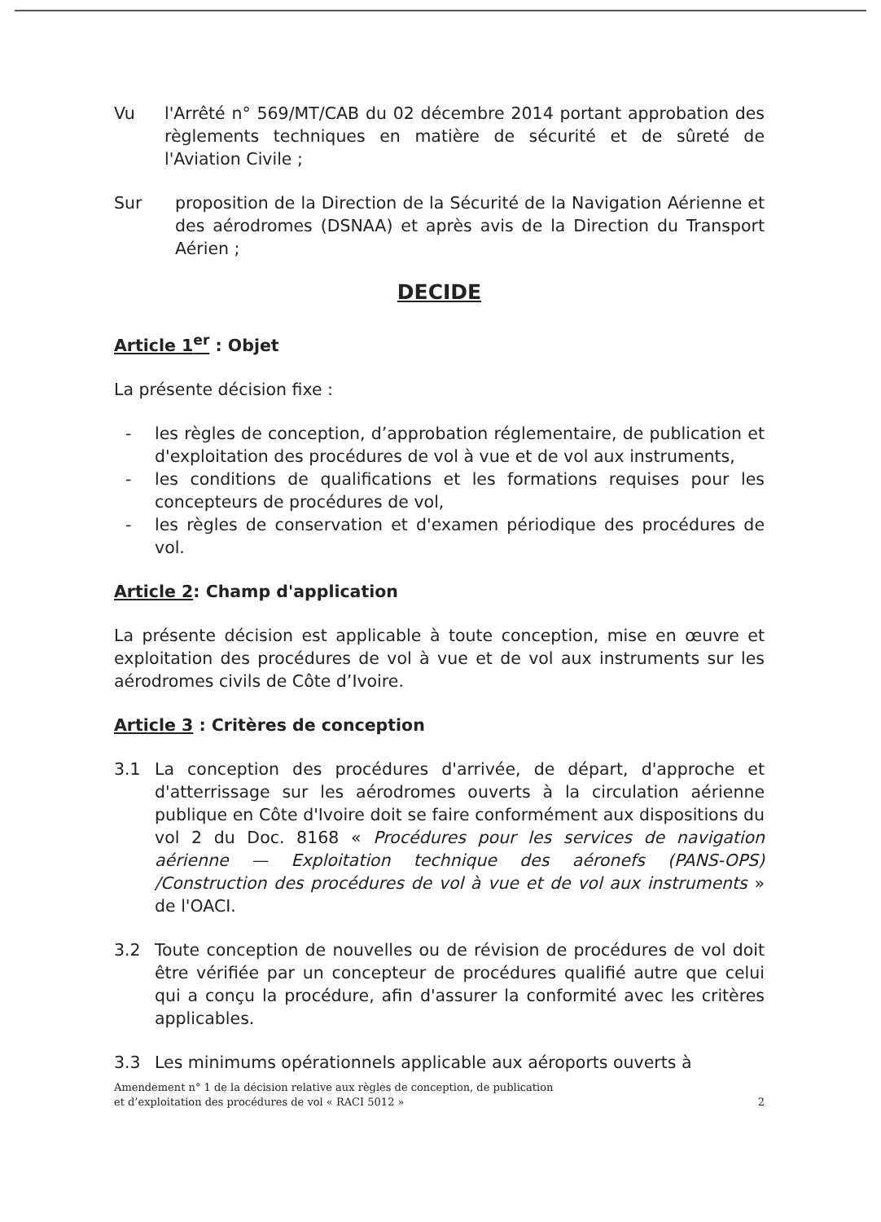Vu l'Arrêté n° 569/MT/CAB du 02 décembre 2014 portant approbation des règlements techniques en matière de sécurité et de sûreté de l'Aviation Civile ;
Sur proposition de la Direction de la Sécurité de la Navigation Aérienne et des aérodromes (DSNAA) et après avis de la Direction du Transport Aérien ;
DECIDE
Article 1<sup>er</sup> : Objet
La présente décision fixe :
- les règles de conception, d’approbation réglementaire, de publication et d'exploitation des procédures de vol à vue et de vol aux instruments,
- les conditions de qualifications et les formations requises pour les concepteurs de procédures de vol,
- les règles de conservation et d'examen périodique des procédures de vol.
Article 2: Champ d'application
La présente décision est applicable à toute conception, mise en œuvre et exploitation des procédures de vol à vue et de vol aux instruments sur les aérodromes civils de Côte d’Ivoire.
Article 3 : Critères de conception
3.1 La conception des procédures d'arrivée, de départ, d'approche et d'atterrissage sur les aérodromes ouverts à la circulation aérienne publique en Côte d'Ivoire doit se faire conformément aux dispositions du vol 2 du Doc. 8168 « Procédures pour les services de navigation aérienne — Exploitation technique des aéronefs (PANS-OPS) /Construction des procédures de vol à vue et de vol aux instruments » de l'OACI.
3.2 Toute conception de nouvelles ou de révision de procédures de vol doit être vérifiée par un concepteur de procédures qualifié autre que celui qui a conçu la procédure, afin d'assurer la conformité avec les critères applicables.
3.3 Les minimums opérationnels applicable aux aéroports ouverts à
Amendement n° 1 de la décision relative aux règles de conception, de publication
et d’exploitation des procédures de vol « RACI 5012 »
2